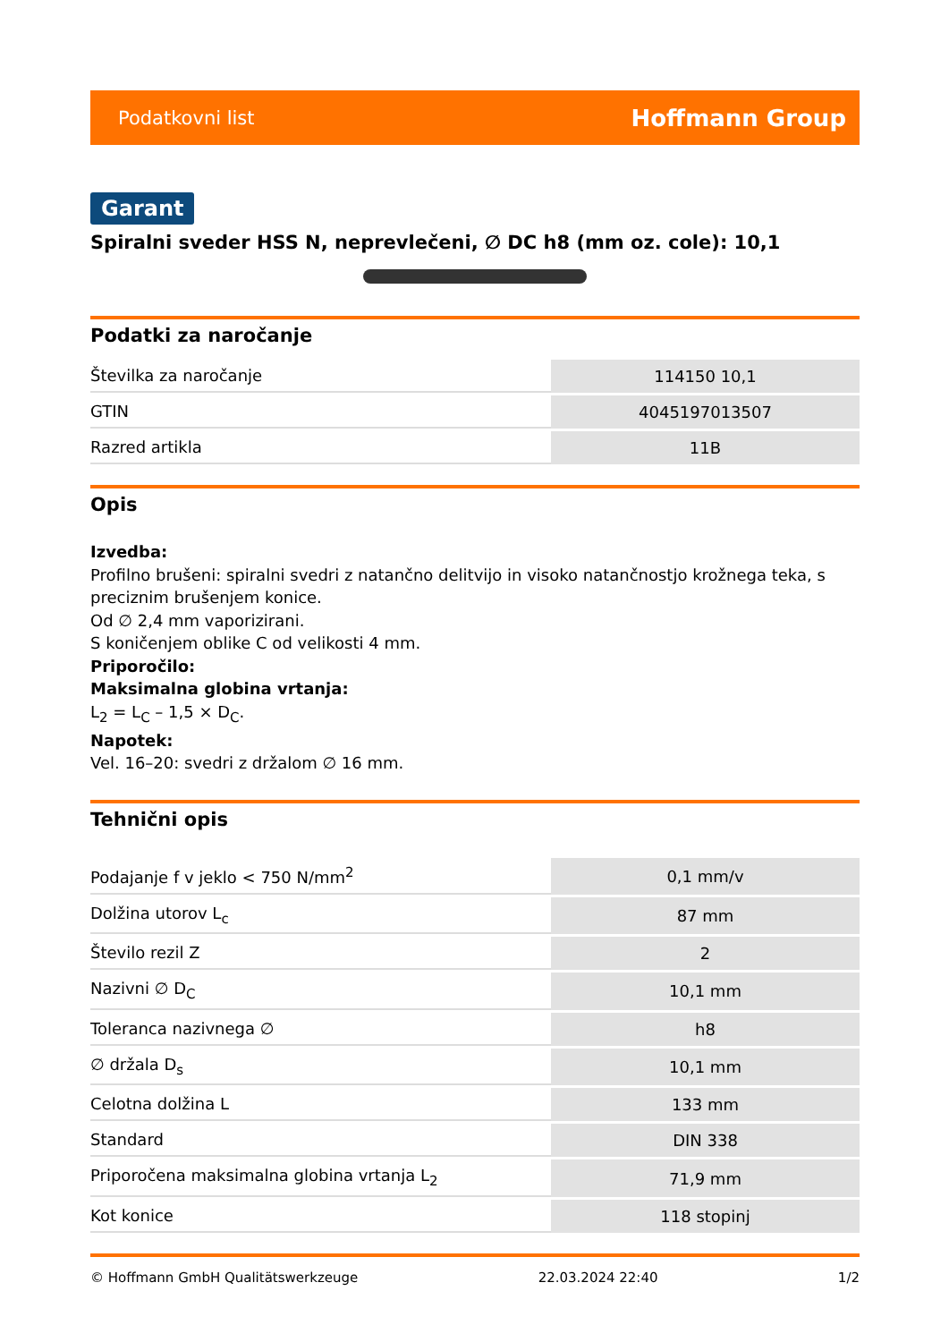Podatkovni list Hoffmann Group
Garant
Spiralni sveder HSS N, neprevlečeni, ∅ DC h8 (mm oz. cole): 10,1
Podatki za naročanje
| Številka za naročanje | 114150 10,1 |
| GTIN | 4045197013507 |
| Razred artikla | 11B |
Opis
Izvedba:
Profilno brušeni: spiralni svedri z natančno delitvijo in visoko natančnostjo krožnega teka, s preciznim brušenjem konice.
Od ∅ 2,4 mm vaporizirani.
S koničenjem oblike C od velikosti 4 mm.
Priporočilo:
Maksimalna globina vrtanja:
L<sub>2</sub> = L<sub>C</sub> – 1,5 × D<sub>C</sub>.
Napotek:
Vel. 16–20: svedri z držalom ∅ 16 mm.
Tehnični opis
| Podajanje f v jeklo < 750 N/mm<sup>2</sup> | 0,1 mm/v |
| Dolžina utorov L<sub>c</sub> | 87 mm |
| Število rezil Z | 2 |
| Nazivni ∅ D<sub>C</sub> | 10,1 mm |
| Toleranca nazivnega ∅ | h8 |
| ∅ držala D<sub>s</sub> | 10,1 mm |
| Celotna dolžina L | 133 mm |
| Standard | DIN 338 |
| Priporočena maksimalna globina vrtanja L<sub>2</sub> | 71,9 mm |
| Kot konice | 118 stopinj |
© Hoffmann GmbH Qualitätswerkzeuge 22.03.2024 22:40 1/2